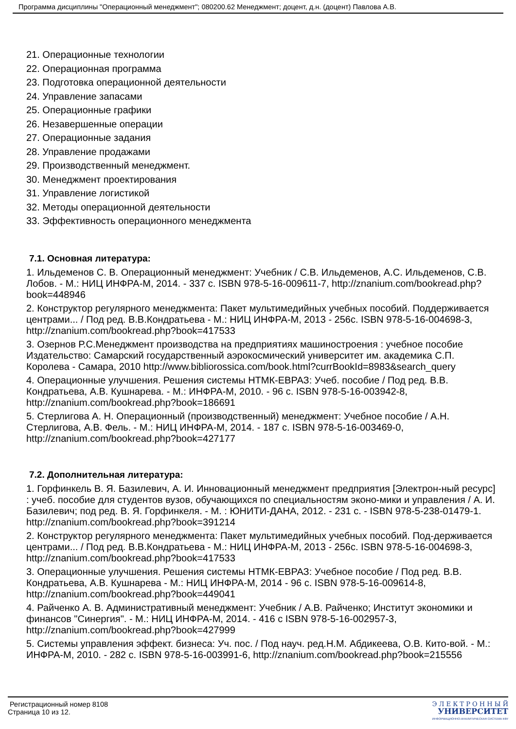Программа дисциплины "Операционный менеджмент"; 080200.62 Менеджмент; доцент, д.н. (доцент) Павлова А.В.
21. Операционные технологии
22. Операционная программа
23. Подготовка операционной деятельности
24. Управление запасами
25. Операционные графики
26. Незавершенные операции
27. Операционные задания
28. Управление продажами
29. Производственный менеджмент.
30. Менеджмент проектирования
31. Управление логистикой
32. Методы операционной деятельности
33. Эффективность операционного менеджмента
7.1. Основная литература:
1. Ильдеменов С. В. Операционный менеджмент: Учебник / С.В. Ильдеменов, А.С. Ильдеменов, С.В. Лобов. - М.: НИЦ ИНФРА-М, 2014. - 337 с. ISBN 978-5-16-009611-7, http://znanium.com/bookread.php?book=448946
2. Конструктор регулярного менеджмента: Пакет мультимедийных учебных пособий. Поддерживается центрами... / Под ред. В.В.Кондратьева - М.: НИЦ ИНФРА-М, 2013 - 256с. ISBN 978-5-16-004698-3, http://znanium.com/bookread.php?book=417533
3. Озернов Р.С.Менеджмент производства на предприятиях машиностроения : учебное пособие Издательство: Самарский государственный аэрокосмический университет им. академика С.П. Королева - Самара, 2010 http://www.bibliorossica.com/book.html?currBookId=8983&search_query
4. Операционные улучшения. Решения системы НТМК-ЕВРАЗ: Учеб. пособие / Под ред. В.В. Кондратьева, А.В. Кушнарева. - М.: ИНФРА-М, 2010. - 96 с. ISBN 978-5-16-003942-8, http://znanium.com/bookread.php?book=186691
5. Стерлигова А. Н. Операционный (производственный) менеджмент: Учебное пособие / А.Н. Стерлигова, А.В. Фель. - М.: НИЦ ИНФРА-М, 2014. - 187 с. ISBN 978-5-16-003469-0, http://znanium.com/bookread.php?book=427177
7.2. Дополнительная литература:
1. Горфинкель В. Я. Базилевич, А. И. Инновационный менеджмент предприятия [Электрон-ный ресурс] : учеб. пособие для студентов вузов, обучающихся по специальностям эконо-мики и управления / А. И. Базилевич; под ред. В. Я. Горфинкеля. - М. : ЮНИТИ-ДАНА, 2012. - 231 с. - ISBN 978-5-238-01479-1. http://znanium.com/bookread.php?book=391214
2. Конструктор регулярного менеджмента: Пакет мультимедийных учебных пособий. Под-держивается центрами... / Под ред. В.В.Кондратьева - М.: НИЦ ИНФРА-М, 2013 - 256с. ISBN 978-5-16-004698-3, http://znanium.com/bookread.php?book=417533
3. Операционные улучшения. Решения системы НТМК-ЕВРАЗ: Учебное пособие / Под ред. В.В. Кондратьева, А.В. Кушнарева - М.: НИЦ ИНФРА-М, 2014 - 96 с. ISBN 978-5-16-009614-8, http://znanium.com/bookread.php?book=449041
4. Райченко А. В. Административный менеджмент: Учебник / А.В. Райченко; Институт экономики и финансов "Синергия". - М.: НИЦ ИНФРА-М, 2014. - 416 с ISBN 978-5-16-002957-3, http://znanium.com/bookread.php?book=427999
5. Системы управления эффект. бизнеса: Уч. пос. / Под науч. ред.Н.М. Абдикеева, О.В. Кито-вой. - М.: ИНФРА-М, 2010. - 282 с. ISBN 978-5-16-003991-6, http://znanium.com/bookread.php?book=215556
Регистрационный номер 8108
Страница 10 из 12.
Э Л Е К Т Р О Н Н Ы Й
УНИВЕРСИТЕТ
ИНФОРМАЦИОННО-АНАЛИТИЧЕСКАЯ СИСТЕМА КФУ